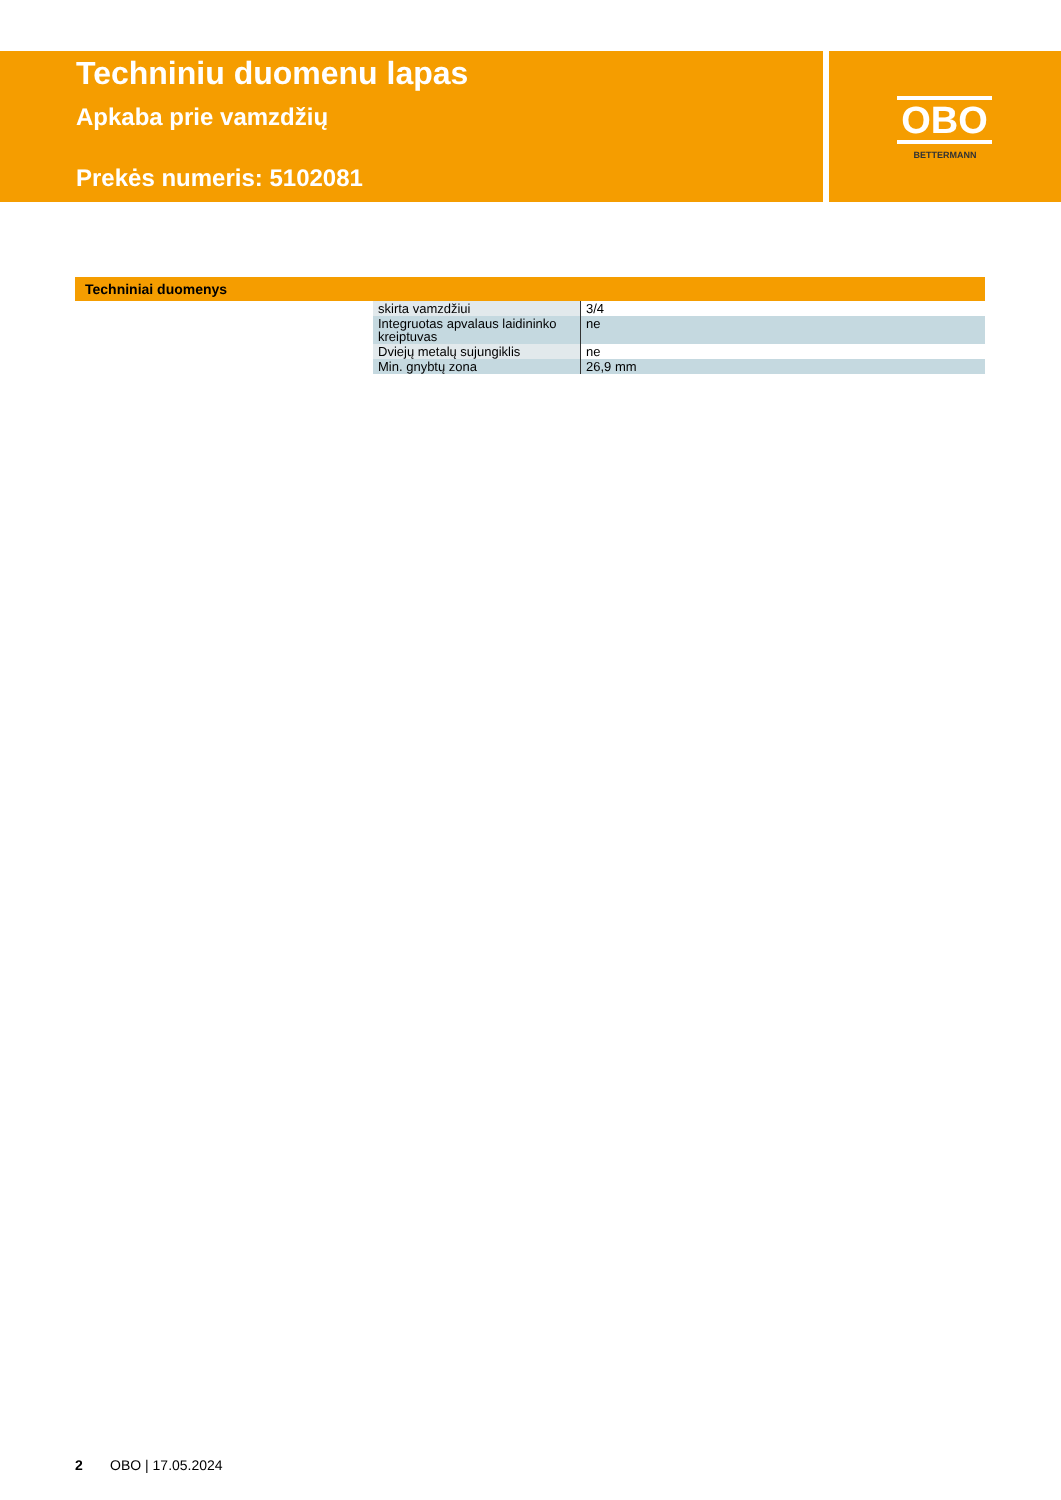Techniniu duomenu lapas
Apkaba prie vamzdžių
Prekės numeris: 5102081
OBO
BETTERMANN
Techniniai duomenys
| skirta vamzdžiui | 3/4 |
| Integruotas apvalaus laidininko kreiptuvas | ne |
| Dviejų metalų sujungiklis | ne |
| Min. gnybtų zona | 26,9 mm |
2 OBO | 17.05.2024